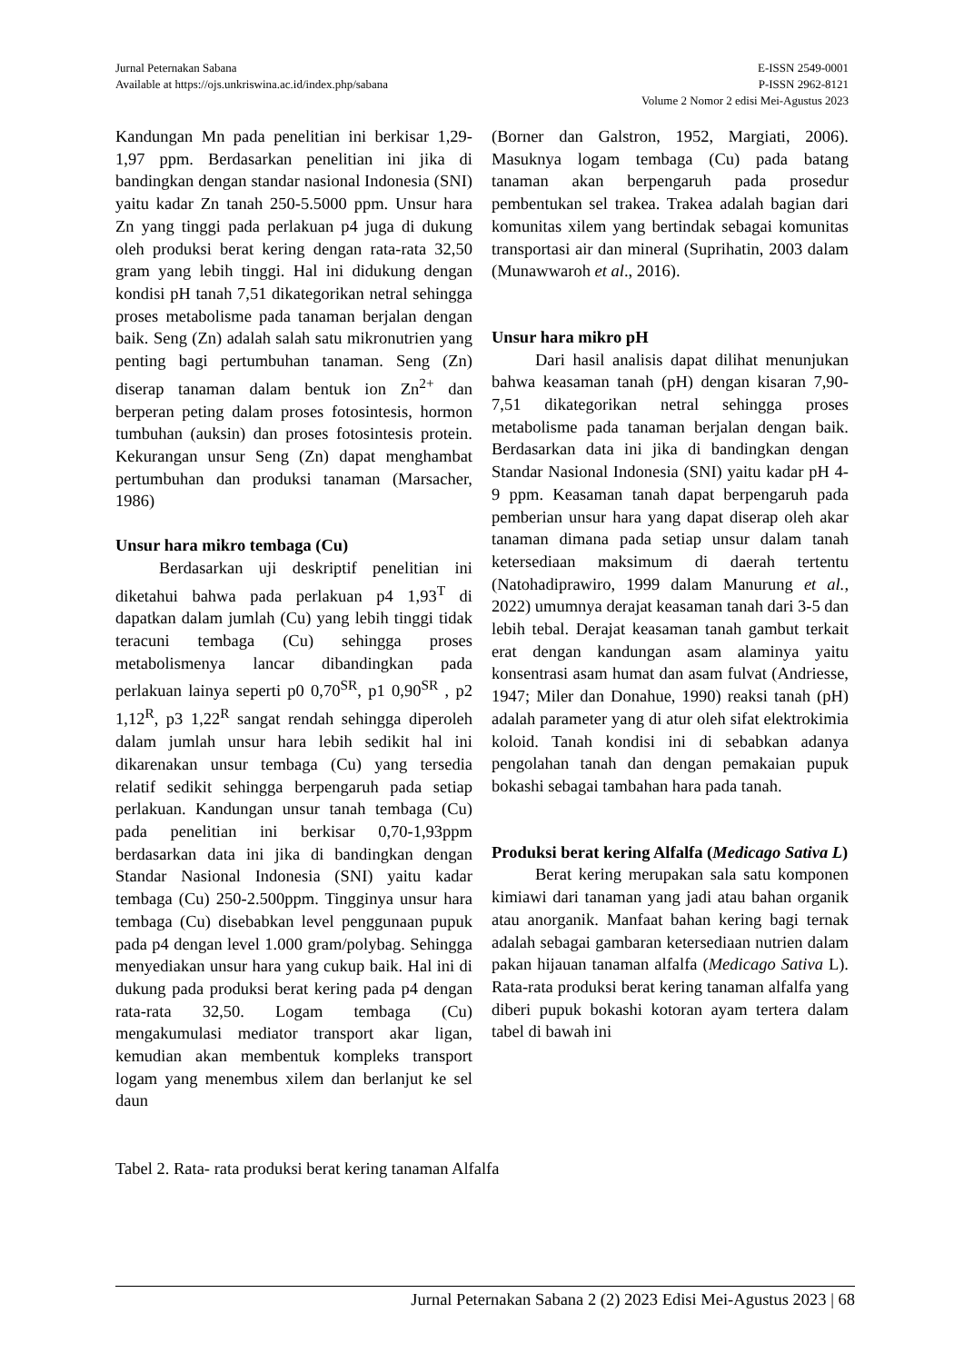Jurnal Peternakan Sabana
Available at https://ojs.unkriswina.ac.id/index.php/sabana
E-ISSN 2549-0001
P-ISSN 2962-8121
Volume 2 Nomor 2 edisi Mei-Agustus 2023
Kandungan Mn pada penelitian ini berkisar 1,29-1,97 ppm. Berdasarkan penelitian ini jika di bandingkan dengan standar nasional Indonesia (SNI) yaitu kadar Zn tanah 250-5.5000 ppm. Unsur hara Zn yang tinggi pada perlakuan p4 juga di dukung oleh produksi berat kering dengan rata-rata 32,50 gram yang lebih tinggi. Hal ini didukung dengan kondisi pH tanah 7,51 dikategorikan netral sehingga proses metabolisme pada tanaman berjalan dengan baik. Seng (Zn) adalah salah satu mikronutrien yang penting bagi pertumbuhan tanaman. Seng (Zn) diserap tanaman dalam bentuk ion Zn<sup>2+</sup> dan berperan peting dalam proses fotosintesis, hormon tumbuhan (auksin) dan proses fotosintesis protein. Kekurangan unsur Seng (Zn) dapat menghambat pertumbuhan dan produksi tanaman (Marsacher, 1986)
Unsur hara mikro tembaga (Cu)
Berdasarkan uji deskriptif penelitian ini diketahui bahwa pada perlakuan p4 1,93<sup>T</sup> di dapatkan dalam jumlah (Cu) yang lebih tinggi tidak teracuni tembaga (Cu) sehingga proses metabolismenya lancar dibandingkan pada perlakuan lainya seperti p0 0,70<sup>SR</sup>, p1 0,90<sup>SR</sup> , p2 1,12<sup>R</sup>, p3 1,22<sup>R</sup> sangat rendah sehingga diperoleh dalam jumlah unsur hara lebih sedikit hal ini dikarenakan unsur tembaga (Cu) yang tersedia relatif sedikit sehingga berpengaruh pada setiap perlakuan. Kandungan unsur tanah tembaga (Cu) pada penelitian ini berkisar 0,70-1,93ppm berdasarkan data ini jika di bandingkan dengan Standar Nasional Indonesia (SNI) yaitu kadar tembaga (Cu) 250-2.500ppm. Tingginya unsur hara tembaga (Cu) disebabkan level penggunaan pupuk pada p4 dengan level 1.000 gram/polybag. Sehingga menyediakan unsur hara yang cukup baik. Hal ini di dukung pada produksi berat kering pada p4 dengan rata-rata 32,50. Logam tembaga (Cu) mengakumulasi mediator transport akar ligan, kemudian akan membentuk kompleks transport logam yang menembus xilem dan berlanjut ke sel daun
(Borner dan Galstron, 1952, Margiati, 2006). Masuknya logam tembaga (Cu) pada batang tanaman akan berpengaruh pada prosedur pembentukan sel trakea. Trakea adalah bagian dari komunitas xilem yang bertindak sebagai komunitas transportasi air dan mineral (Suprihatin, 2003 dalam (Munawwaroh et al., 2016).
Unsur hara mikro pH
Dari hasil analisis dapat dilihat menunjukan bahwa keasaman tanah (pH) dengan kisaran 7,90-7,51 dikategorikan netral sehingga proses metabolisme pada tanaman berjalan dengan baik. Berdasarkan data ini jika di bandingkan dengan Standar Nasional Indonesia (SNI) yaitu kadar pH 4-9 ppm. Keasaman tanah dapat berpengaruh pada pemberian unsur hara yang dapat diserap oleh akar tanaman dimana pada setiap unsur dalam tanah ketersediaan maksimum di daerah tertentu (Natohadiprawiro, 1999 dalam Manurung et al., 2022) umumnya derajat keasaman tanah dari 3-5 dan lebih tebal. Derajat keasaman tanah gambut terkait erat dengan kandungan asam alaminya yaitu konsentrasi asam humat dan asam fulvat (Andriesse, 1947; Miler dan Donahue, 1990) reaksi tanah (pH) adalah parameter yang di atur oleh sifat elektrokimia koloid. Tanah kondisi ini di sebabkan adanya pengolahan tanah dan dengan pemakaian pupuk bokashi sebagai tambahan hara pada tanah.
Produksi berat kering Alfalfa (Medicago Sativa L)
Berat kering merupakan sala satu komponen kimiawi dari tanaman yang jadi atau bahan organik atau anorganik. Manfaat bahan kering bagi ternak adalah sebagai gambaran ketersediaan nutrien dalam pakan hijauan tanaman alfalfa (Medicago Sativa L). Rata-rata produksi berat kering tanaman alfalfa yang diberi pupuk bokashi kotoran ayam tertera dalam tabel di bawah ini
Tabel 2. Rata- rata produksi berat kering tanaman Alfalfa
Jurnal Peternakan Sabana 2 (2) 2023 Edisi Mei-Agustus 2023 | 68